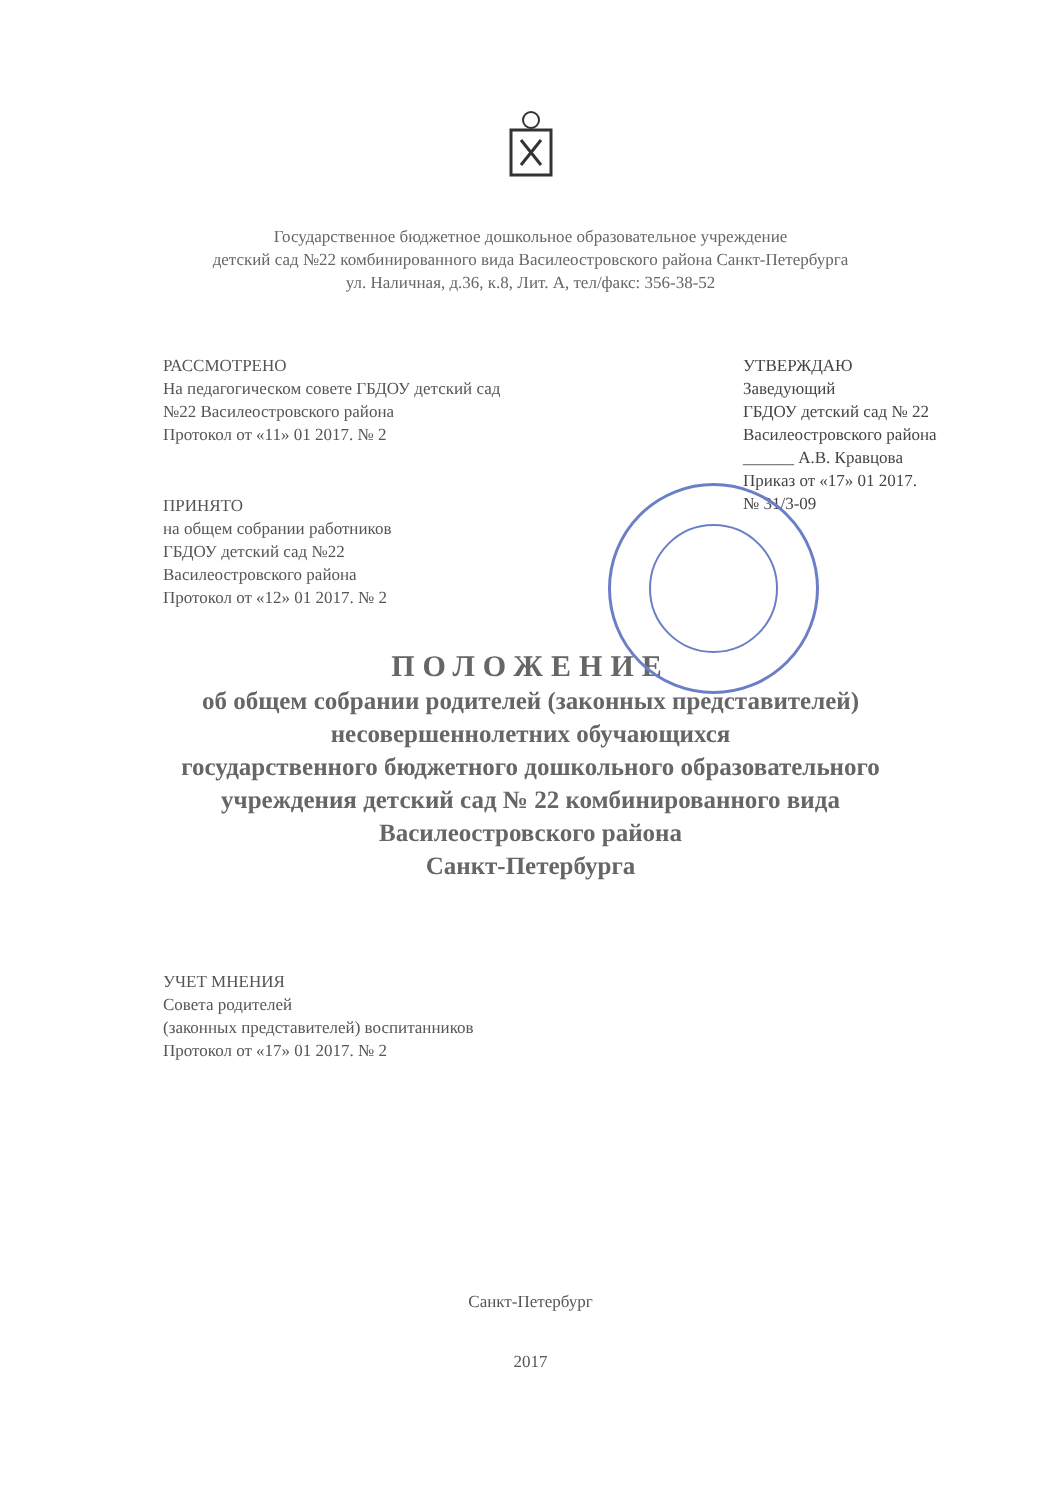Государственное бюджетное дошкольное образовательное учреждение
детский сад №22 комбинированного вида Василеостровского района Санкт-Петербурга
ул. Наличная, д.36, к.8, Лит. А, тел/факс: 356-38-52
РАССМОТРЕНО
На педагогическом совете ГБДОУ детский сад
№22 Василеостровского района
Протокол от «11» 01 2017. № 2
ПРИНЯТО
на общем собрании работников
ГБДОУ детский сад №22
Василеостровского района
Протокол от «12» 01 2017. № 2
УТВЕРЖДАЮ
Заведующий
ГБДОУ детский сад № 22
Василеостровского района
______ А.В. Кравцова
Приказ от «17» 01 2017.
№ 31/3-09
ПОЛОЖЕНИЕ
об общем собрании родителей (законных представителей)
несовершеннолетних обучающихся
государственного бюджетного дошкольного образовательного
учреждения детский сад № 22 комбинированного вида
Василеостровского района
Санкт-Петербурга
УЧЕТ МНЕНИЯ
Совета родителей
(законных представителей) воспитанников
Протокол от «17» 01 2017. № 2
Санкт-Петербург
2017